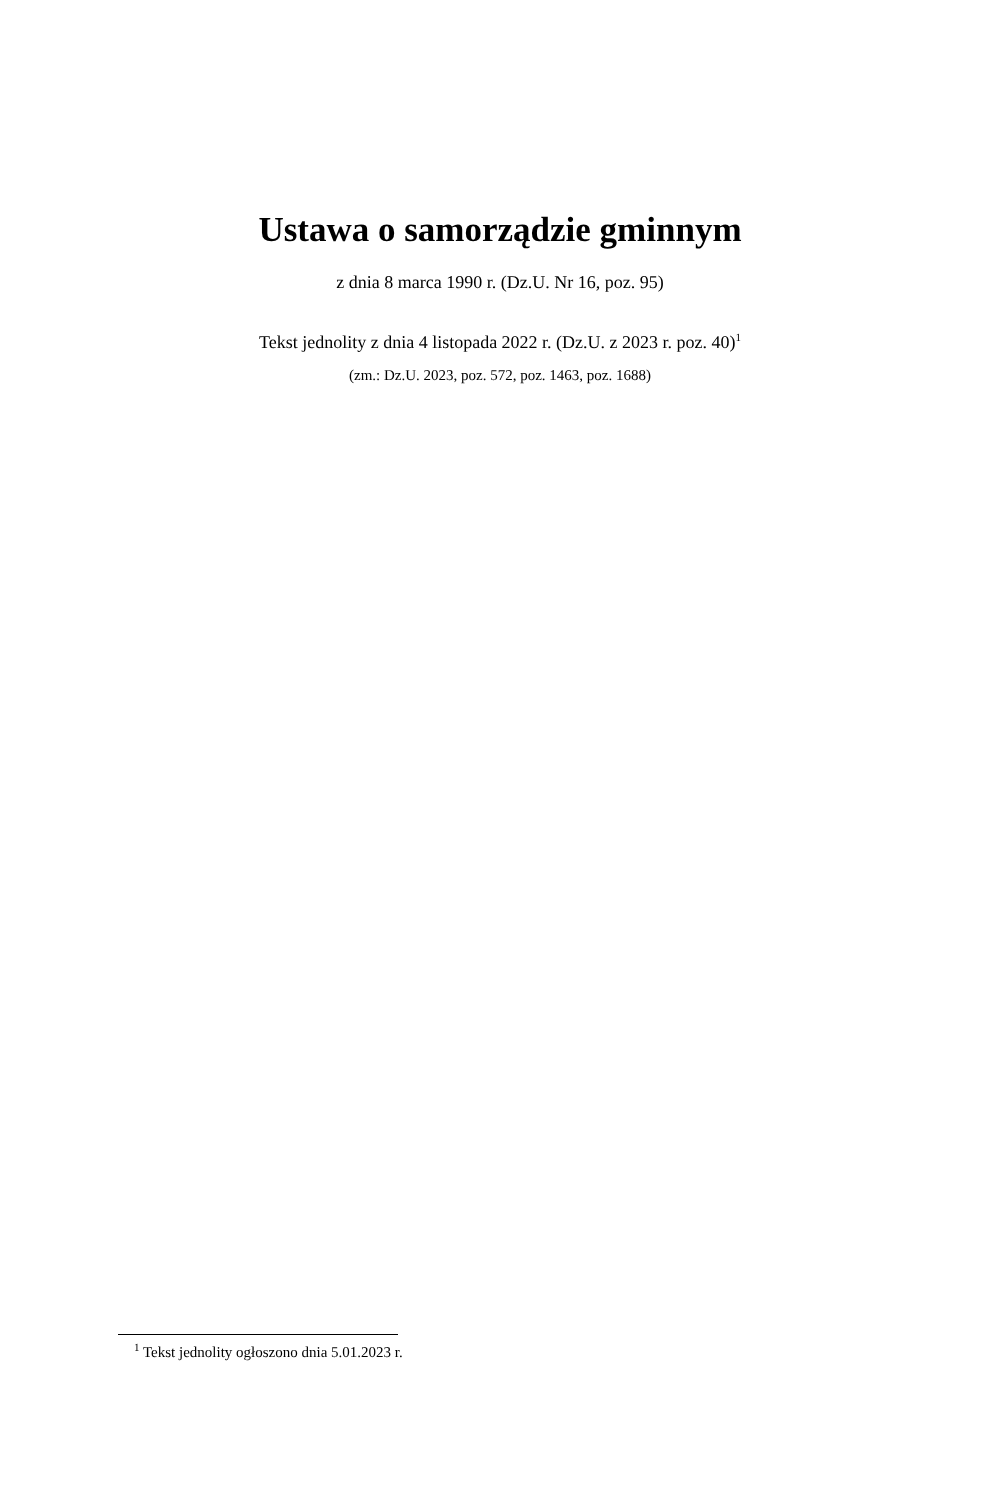Ustawa o samorządzie gminnym
z dnia 8 marca 1990 r. (Dz.U. Nr 16, poz. 95)
Tekst jednolity z dnia 4 listopada 2022 r. (Dz.U. z 2023 r. poz. 40)<sup>1</sup>
(zm.: Dz.U. 2023, poz. 572, poz. 1463, poz. 1688)
<sup>1</sup> Tekst jednolity ogłoszono dnia 5.01.2023 r.